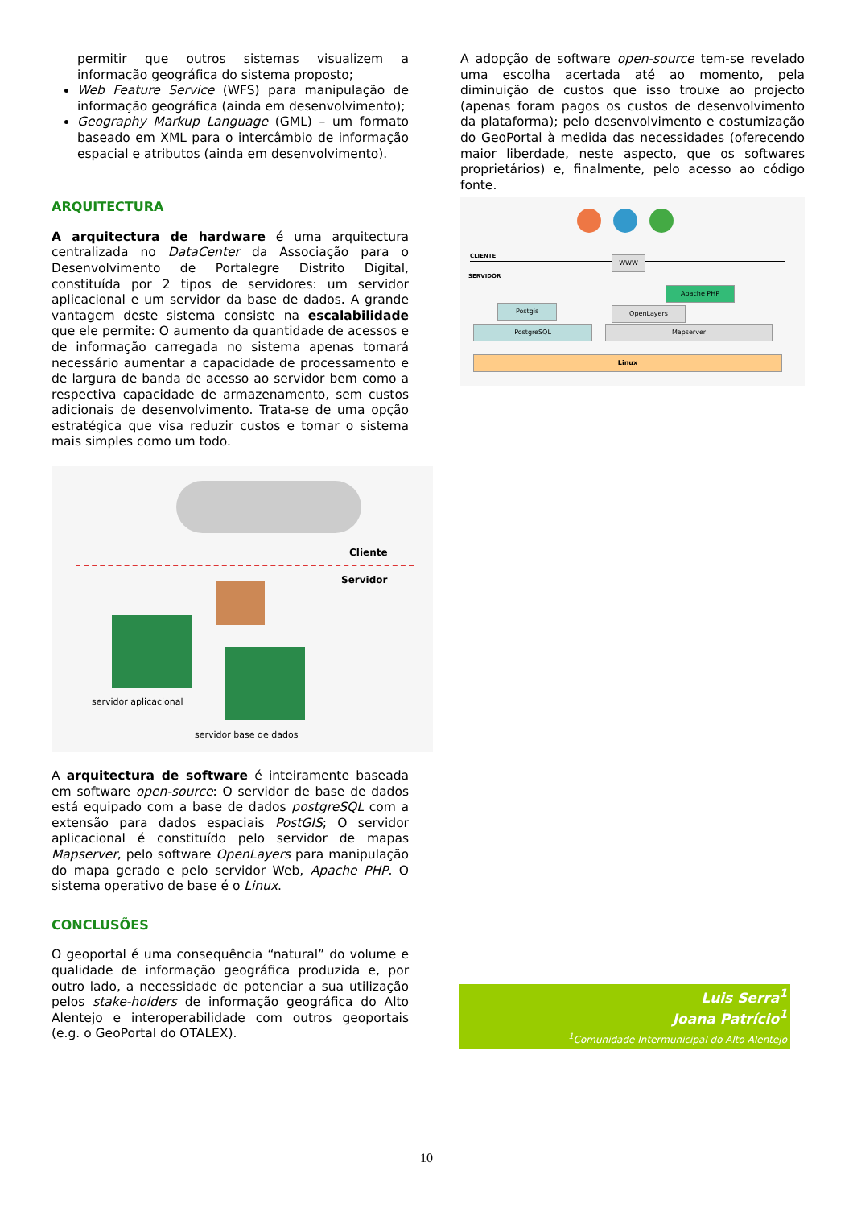permitir que outros sistemas visualizem a informação geográfica do sistema proposto;
Web Feature Service (WFS) para manipulação de informação geográfica (ainda em desenvolvimento);
Geography Markup Language (GML) – um formato baseado em XML para o intercâmbio de informação espacial e atributos (ainda em desenvolvimento).
ARQUITECTURA
A arquitectura de hardware é uma arquitectura centralizada no DataCenter da Associação para o Desenvolvimento de Portalegre Distrito Digital, constituída por 2 tipos de servidores: um servidor aplicacional e um servidor da base de dados. A grande vantagem deste sistema consiste na escalabilidade que ele permite: O aumento da quantidade de acessos e de informação carregada no sistema apenas tornará necessário aumentar a capacidade de processamento e de largura de banda de acesso ao servidor bem como a respectiva capacidade de armazenamento, sem custos adicionais de desenvolvimento. Trata-se de uma opção estratégica que visa reduzir custos e tornar o sistema mais simples como um todo.
Cliente
Servidor
servidor aplicacional
servidor base de dados
A arquitectura de software é inteiramente baseada em software open-source: O servidor de base de dados está equipado com a base de dados postgreSQL com a extensão para dados espaciais PostGIS; O servidor aplicacional é constituído pelo servidor de mapas Mapserver, pelo software OpenLayers para manipulação do mapa gerado e pelo servidor Web, Apache PHP. O sistema operativo de base é o Linux.
CONCLUSÕES
O geoportal é uma consequência “natural” do volume e qualidade de informação geográfica produzida e, por outro lado, a necessidade de potenciar a sua utilização pelos stake-holders de informação geográfica do Alto Alentejo e interoperabilidade com outros geoportais (e.g. o GeoPortal do OTALEX).
A adopção de software open-source tem-se revelado uma escolha acertada até ao momento, pela diminuição de custos que isso trouxe ao projecto (apenas foram pagos os custos de desenvolvimento da plataforma); pelo desenvolvimento e costumização do GeoPortal à medida das necessidades (oferecendo maior liberdade, neste aspecto, que os softwares proprietários) e, finalmente, pelo acesso ao código fonte.
CLIENTE
SERVIDOR
WWW
Apache PHP
Postgis OpenLayers
PostgreSQL Mapserver
Linux
Luis Serra<sup>1</sup>
Joana Patrício<sup>1</sup>
<sup>1</sup> Comunidade Intermunicipal do Alto Alentejo
10